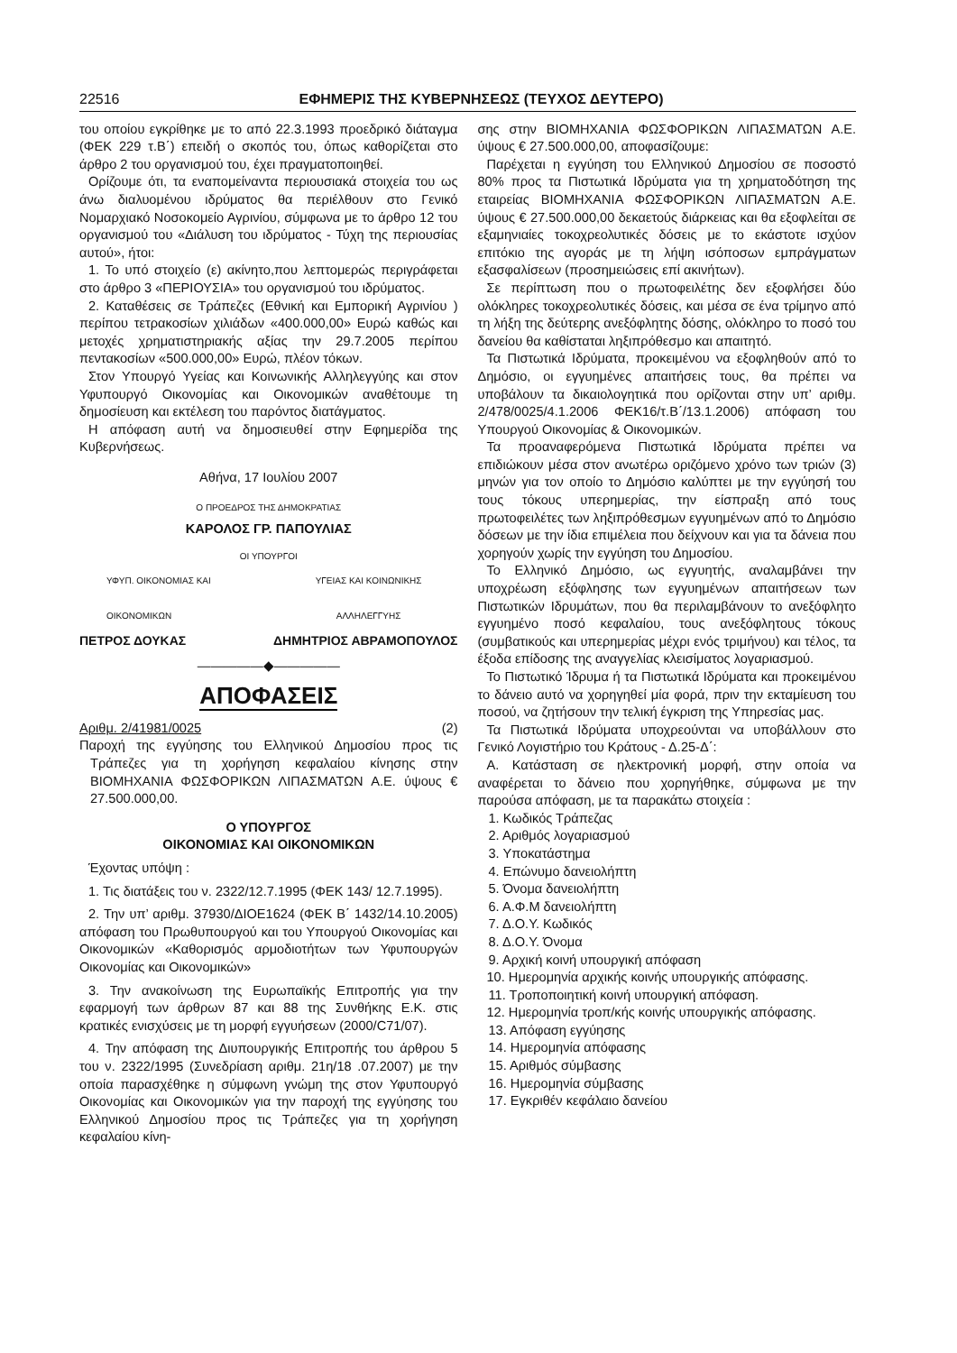22516 ΕΦΗΜΕΡΙΣ ΤΗΣ ΚΥΒΕΡΝΗΣΕΩΣ (ΤΕΥΧΟΣ ΔΕΥΤΕΡΟ)
του οποίου εγκρίθηκε με το από 22.3.1993 προεδρικό διάταγμα (ΦΕΚ 229 τ.Β΄) επειδή ο σκοπός του, όπως καθορίζεται στο άρθρο 2 του οργανισμού του, έχει πραγματοποιηθεί.
Ορίζουμε ότι, τα εναπομείναντα περιουσιακά στοιχεία του ως άνω διαλυομένου ιδρύματος θα περιέλθουν στο Γενικό Νομαρχιακό Νοσοκομείο Αγρινίου, σύμφωνα με το άρθρο 12 του οργανισμού του «Διάλυση του ιδρύματος - Τύχη της περιουσίας αυτού», ήτοι:
1. Το υπό στοιχείο (ε) ακίνητο,που λεπτομερώς περιγράφεται στο άρθρο 3 «ΠΕΡΙΟΥΣΙΑ» του οργανισμού του ιδρύματος.
2. Καταθέσεις σε Τράπεζες (Εθνική και Εμπορική Αγρινίου ) περίπου τετρακοσίων χιλιάδων «400.000,00» Ευρώ καθώς και μετοχές χρηματιστηριακής αξίας την 29.7.2005 περίπου πεντακοσίων «500.000,00» Ευρώ, πλέον τόκων.
Στον Υπουργό Υγείας και Κοινωνικής Αλληλεγγύης και στον Υφυπουργό Οικονομίας και Οικονομικών αναθέτουμε τη δημοσίευση και εκτέλεση του παρόντος διατάγματος.
Η απόφαση αυτή να δημοσιευθεί στην Εφημερίδα της Κυβερνήσεως.
Αθήνα, 17 Ιουλίου 2007
Ο ΠΡΟΕΔΡΟΣ ΤΗΣ ΔΗΜΟΚΡΑΤΙΑΣ
ΚΑΡΟΛΟΣ ΓΡ. ΠΑΠΟΥΛΙΑΣ
ΟΙ ΥΠΟΥΡΓΟΙ
ΥΦΥΠ. ΟΙΚΟΝΟΜΙΑΣ ΚΑΙ
ΟΙΚΟΝΟΜΙΚΩΝ ΥΓΕΙΑΣ ΚΑΙ ΚΟΙΝΩΝΙΚΗΣ
ΑΛΛΗΛΕΓΓΥΗΣ
ΠΕΤΡΟΣ ΔΟΥΚΑΣ ΔΗΜΗΤΡΙΟΣ ΑΒΡΑΜΟΠΟΥΛΟΣ
—————◆—————
ΑΠΟΦΑΣΕΙΣ
Αριθμ. 2/41981/0025 (2)
Παροχή της εγγύησης του Ελληνικού Δημοσίου προς τις Τράπεζες για τη χορήγηση κεφαλαίου κίνησης στην ΒΙΟΜΗΧΑΝΙΑ ΦΩΣΦΟΡΙΚΩΝ ΛΙΠΑΣΜΑΤΩΝ Α.Ε. ύψους € 27.500.000,00.
Ο ΥΠΟΥΡΓΟΣ
ΟΙΚΟΝΟΜΙΑΣ ΚΑΙ ΟΙΚΟΝΟΜΙΚΩΝ
Έχοντας υπόψη :
1. Τις διατάξεις του ν. 2322/12.7.1995 (ΦΕΚ 143/ 12.7.1995).
2. Την υπ’ αριθμ. 37930/ΔΙΟΕ1624 (ΦΕΚ Β΄ 1432/14.10.2005) απόφαση του Πρωθυπουργού και του Υπουργού Οικονομίας και Οικονομικών «Καθορισμός αρμοδιοτήτων των Υφυπουργών Οικονομίας και Οικονομικών»
3. Την ανακοίνωση της Ευρωπαϊκής Επιτροπής για την εφαρμογή των άρθρων 87 και 88 της Συνθήκης Ε.Κ. στις κρατικές ενισχύσεις με τη μορφή εγγυήσεων (2000/C71/07).
4. Την απόφαση της Διυπουργικής Επιτροπής του άρθρου 5 του ν. 2322/1995 (Συνεδρίαση αριθμ. 21η/18 .07.2007) με την οποία παρασχέθηκε η σύμφωνη γνώμη της στον Υφυπουργό Οικονομίας και Οικονομικών για την παροχή της εγγύησης του Ελληνικού Δημοσίου προς τις Τράπεζες για τη χορήγηση κεφαλαίου κίνη-
σης στην ΒΙΟΜΗΧΑΝΙΑ ΦΩΣΦΟΡΙΚΩΝ ΛΙΠΑΣΜΑΤΩΝ Α.Ε. ύψους € 27.500.000,00, αποφασίζουμε:
Παρέχεται η εγγύηση του Ελληνικού Δημοσίου σε ποσοστό 80% προς τα Πιστωτικά Ιδρύματα για τη χρηματοδότηση της εταιρείας ΒΙΟΜΗΧΑΝΙΑ ΦΩΣΦΟΡΙΚΩΝ ΛΙΠΑΣΜΑΤΩΝ Α.Ε. ύψους € 27.500.000,00 δεκαετούς διάρκειας και θα εξοφλείται σε εξαμηνιαίες τοκοχρεολυτικές δόσεις με το εκάστοτε ισχύον επιτόκιο της αγοράς με τη λήψη ισόποσων εμπράγματων εξασφαλίσεων (προσημειώσεις επί ακινήτων).
Σε περίπτωση που ο πρωτοφειλέτης δεν εξοφλήσει δύο ολόκληρες τοκοχρεολυτικές δόσεις, και μέσα σε ένα τρίμηνο από τη λήξη της δεύτερης ανεξόφλητης δόσης, ολόκληρο το ποσό του δανείου θα καθίσταται ληξιπρόθεσμο και απαιτητό.
Τα Πιστωτικά Ιδρύματα, προκειμένου να εξοφληθούν από το Δημόσιο, οι εγγυημένες απαιτήσεις τους, θα πρέπει να υποβάλουν τα δικαιολογητικά που ορίζονται στην υπ’ αριθμ. 2/478/0025/4.1.2006 ΦΕΚ16/τ.Β΄/13.1.2006) απόφαση του Υπουργού Οικονομίας & Οικονομικών.
Τα προαναφερόμενα Πιστωτικά Ιδρύματα πρέπει να επιδιώκουν μέσα στον ανωτέρω οριζόμενο χρόνο των τριών (3) μηνών για τον οποίο το Δημόσιο καλύπτει με την εγγύησή του τους τόκους υπερημερίας, την είσπραξη από τους πρωτοφειλέτες των ληξιπρόθεσμων εγγυημένων από το Δημόσιο δόσεων με την ίδια επιμέλεια που δείχνουν και για τα δάνεια που χορηγούν χωρίς την εγγύηση του Δημοσίου.
Το Ελληνικό Δημόσιο, ως εγγυητής, αναλαμβάνει την υποχρέωση εξόφλησης των εγγυημένων απαιτήσεων των Πιστωτικών Ιδρυμάτων, που θα περιλαμβάνουν το ανεξόφλητο εγγυημένο ποσό κεφαλαίου, τους ανεξόφλητους τόκους (συμβατικούς και υπερημερίας μέχρι ενός τριμήνου) και τέλος, τα έξοδα επίδοσης της αναγγελίας κλεισίματος λογαριασμού.
Το Πιστωτικό Ίδρυμα ή τα Πιστωτικά Ιδρύματα και προκειμένου το δάνειο αυτό να χορηγηθεί μία φορά, πριν την εκταμίευση του ποσού, να ζητήσουν την τελική έγκριση της Υπηρεσίας μας.
Τα Πιστωτικά Ιδρύματα υποχρεούνται να υποβάλλουν στο Γενικό Λογιστήριο του Κράτους - Δ.25-Δ΄:
Α. Κατάσταση σε ηλεκτρονική μορφή, στην οποία να αναφέρεται το δάνειο που χορηγήθηκε, σύμφωνα με την παρούσα απόφαση, με τα παρακάτω στοιχεία :
1. Κωδικός Τράπεζας
2. Αριθμός λογαριασμού
3. Υποκατάστημα
4. Επώνυμο δανειολήπτη
5. Όνομα δανειολήπτη
6. Α.Φ.Μ δανειολήπτη
7. Δ.Ο.Υ. Κωδικός
8. Δ.Ο.Υ. Όνομα
9. Αρχική κοινή υπουργική απόφαση
10. Ημερομηνία αρχικής κοινής υπουργικής απόφασης.
11. Τροποποιητική κοινή υπουργική απόφαση.
12. Ημερομηνία τροπ/κής κοινής υπουργικής απόφασης.
13. Απόφαση εγγύησης
14. Ημερομηνία απόφασης
15. Αριθμός σύμβασης
16. Ημερομηνία σύμβασης
17. Εγκριθέν κεφάλαιο δανείου